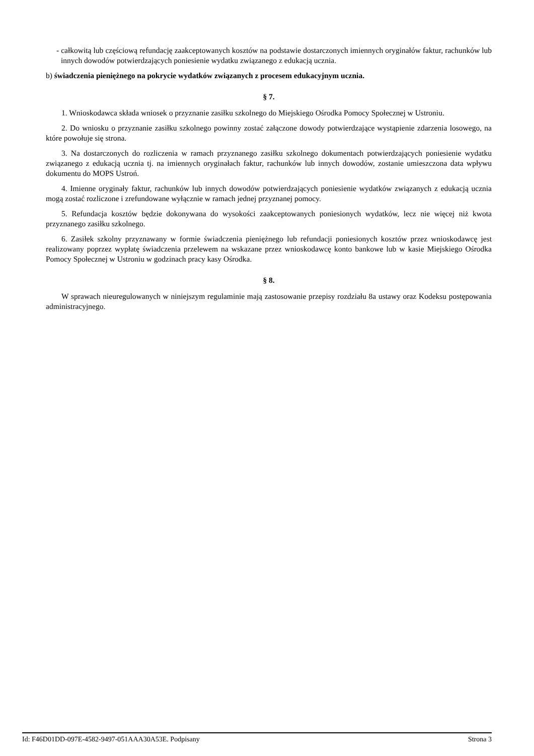- całkowitą lub częściową refundację zaakceptowanych kosztów na podstawie dostarczonych imiennych oryginałów faktur, rachunków lub innych dowodów potwierdzających poniesienie wydatku związanego z edukacją ucznia.
b) świadczenia pieniężnego na pokrycie wydatków związanych z procesem edukacyjnym ucznia.
§ 7.
1. Wnioskodawca składa wniosek o przyznanie zasiłku szkolnego do Miejskiego Ośrodka Pomocy Społecznej w Ustroniu.
2. Do wniosku o przyznanie zasiłku szkolnego powinny zostać załączone dowody potwierdzające wystąpienie zdarzenia losowego, na które powołuje się strona.
3. Na dostarczonych do rozliczenia w ramach przyznanego zasiłku szkolnego dokumentach potwierdzających poniesienie wydatku związanego z edukacją ucznia tj. na imiennych oryginałach faktur, rachunków lub innych dowodów, zostanie umieszczona data wpływu dokumentu do MOPS Ustroń.
4. Imienne oryginały faktur, rachunków lub innych dowodów potwierdzających poniesienie wydatków związanych z edukacją ucznia mogą zostać rozliczone i zrefundowane wyłącznie w ramach jednej przyznanej pomocy.
5. Refundacja kosztów będzie dokonywana do wysokości zaakceptowanych poniesionych wydatków, lecz nie więcej niż kwota przyznanego zasiłku szkolnego.
6. Zasiłek szkolny przyznawany w formie świadczenia pieniężnego lub refundacji poniesionych kosztów przez wnioskodawcę jest realizowany poprzez wypłatę świadczenia przelewem na wskazane przez wnioskodawcę konto bankowe lub w kasie Miejskiego Ośrodka Pomocy Społecznej w Ustroniu w godzinach pracy kasy Ośrodka.
§ 8.
W sprawach nieuregulowanych w niniejszym regulaminie mają zastosowanie przepisy rozdziału 8a ustawy oraz Kodeksu postępowania administracyjnego.
Id: F46D01DD-097E-4582-9497-051AAA30A53E. Podpisany Strona 3